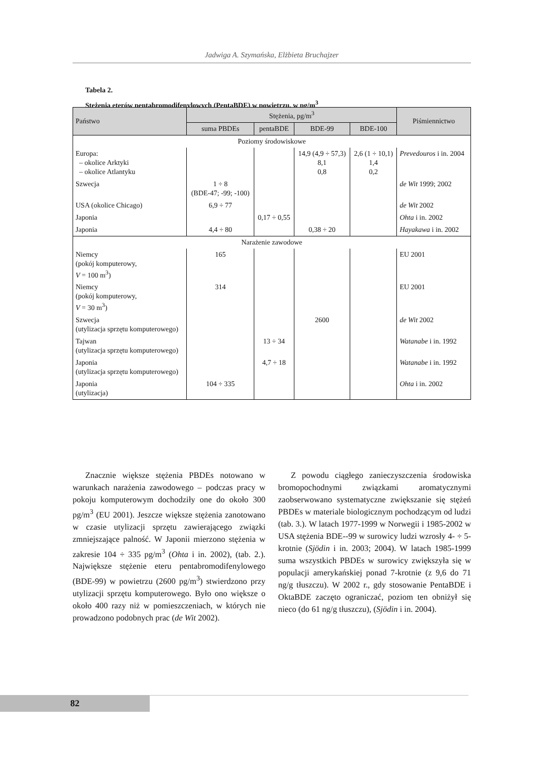Jadwiga A. Szymańska, Elżbieta Bruchajzer
Tabela 2.
Stężenia eterów pentabromodifenylowych (PentaBDE) w powietrzu, w pg/m<sup>3</sup>
| Państwo | Stężenia, pg/m<sup>3</sup> | | | | Piśmiennictwo |
| --- | --- | --- | --- | --- | --- |
| | suma PBDEs | pentaBDE | BDE-99 | BDE-100 | |
| Poziomy środowiskowe | | | | | |
| Europa: – okolice Arktyki – okolice Atlantyku | | | 14,9 (4,9 ÷ 57,3) 8,1 0,8 | 2,6 (1 ÷ 10,1) 1,4 0,2 | Prevedouros i in. 2004 |
| Szwecja | 1 ÷ 8 (BDE-47; -99; -100) | | | | de Wit 1999; 2002 |
| USA (okolice Chicago) | 6,9 ÷ 77 | | | | de Wit 2002 |
| Japonia | | 0,17 ÷ 0,55 | | | Ohta i in. 2002 |
| Japonia | 4,4 ÷ 80 | | 0,38 ÷ 20 | | Hayakawa i in. 2002 |
| Narażenie zawodowe | | | | | |
| Niemcy (pokój komputerowy, V = 100 m<sup>3</sup>) | 165 | | | | EU 2001 |
| Niemcy (pokój komputerowy, V = 30 m<sup>3</sup>) | 314 | | | | EU 2001 |
| Szwecja (utylizacja sprzętu komputerowego) | | | 2600 | | de Wit 2002 |
| Tajwan (utylizacja sprzętu komputerowego) | | 13 ÷ 34 | | | Watanabe i in. 1992 |
| Japonia (utylizacja sprzętu komputerowego) | | 4,7 ÷ 18 | | | Watanabe i in. 1992 |
| Japonia (utylizacja) | 104 ÷ 335 | | | | Ohta i in. 2002 |
Znacznie większe stężenia PBDEs notowano w warunkach narażenia zawodowego – podczas pracy w pokoju komputerowym dochodziły one do około 300 pg/m<sup>3</sup> (EU 2001). Jeszcze większe stężenia zanotowano w czasie utylizacji sprzętu zawierającego związki zmniejszające palność. W Japonii mierzono stężenia w zakresie 104 ÷ 335 pg/m<sup>3</sup> (Ohta i in. 2002), (tab. 2.). Największe stężenie eteru pentabromodifenylowego (BDE-99) w powietrzu (2600 pg/m<sup>3</sup>) stwierdzono przy utylizacji sprzętu komputerowego. Było ono większe o około 400 razy niż w pomieszczeniach, w których nie prowadzono podobnych prac (de Wit 2002).
Z powodu ciągłego zanieczyszczenia środowiska bromopochodnymi związkami aromatycznymi zaobserwowano systematyczne zwiększanie się stężeń PBDEs w materiale biologicznym pochodzącym od ludzi (tab. 3.). W latach 1977-1999 w Norwegii i 1985-2002 w USA stężenia BDE--99 w surowicy ludzi wzrosły 4- ÷ 5-krotnie (Sjödin i in. 2003; 2004). W latach 1985-1999 suma wszystkich PBDEs w surowicy zwiększyła się w populacji amerykańskiej ponad 7-krotnie (z 9,6 do 71 ng/g tłuszczu). W 2002 r., gdy stosowanie PentaBDE i OktaBDE zaczęto ograniczać, poziom ten obniżył się nieco (do 61 ng/g tłuszczu), (Sjödin i in. 2004).
82